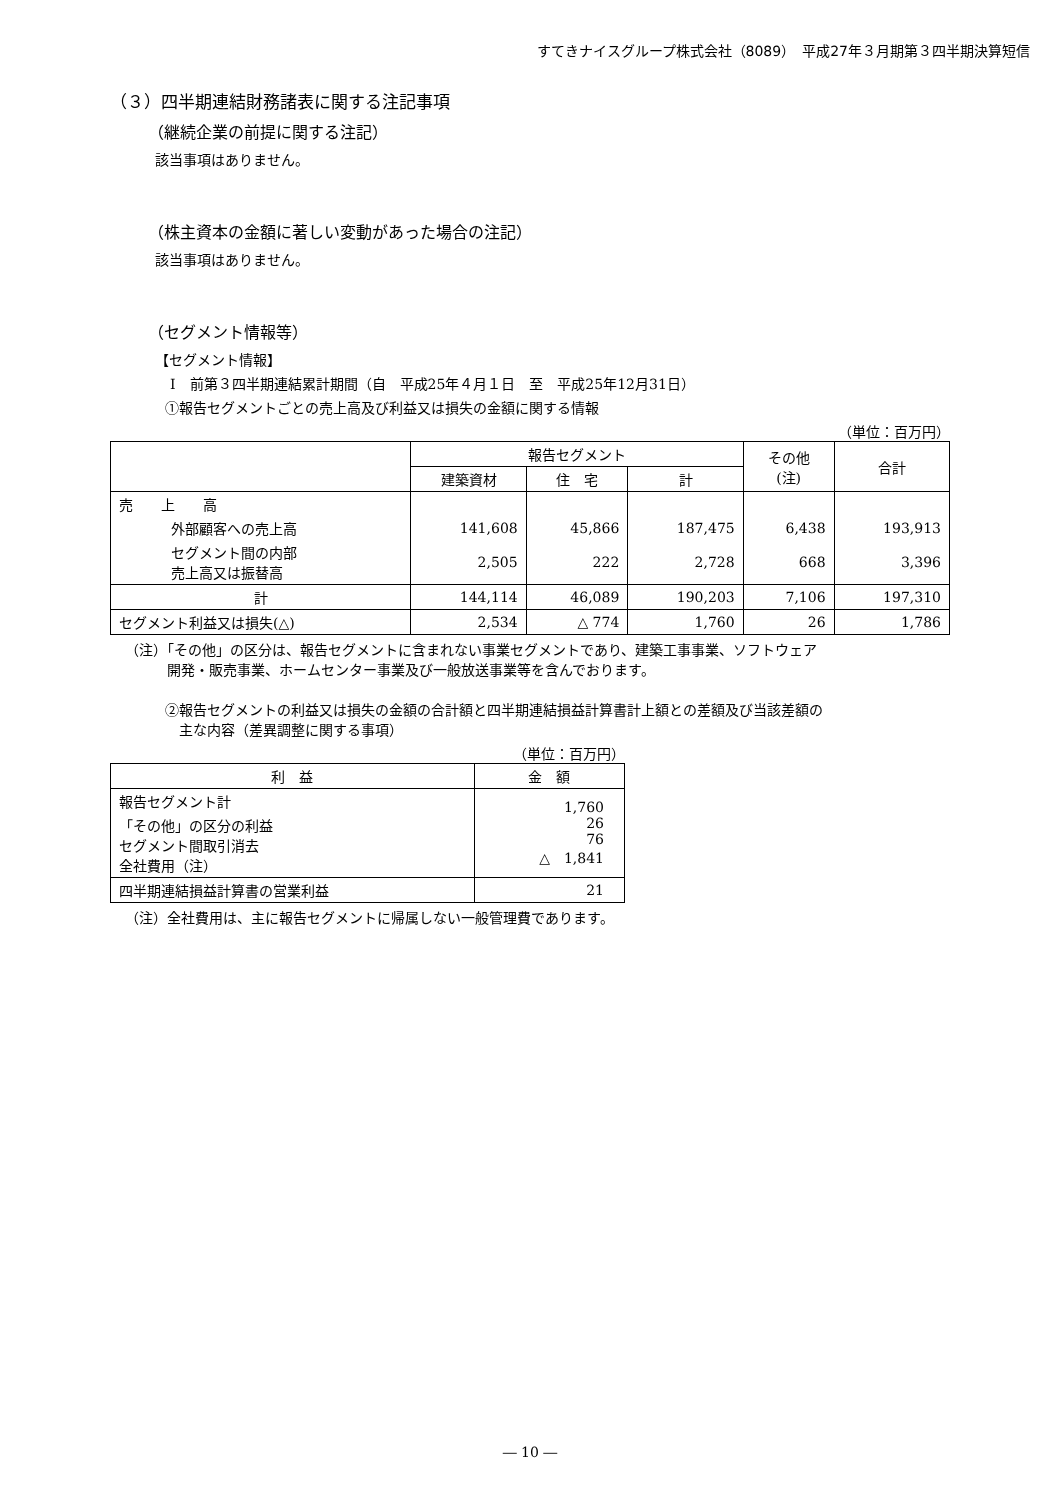すてきナイスグループ株式会社（8089）　平成27年３月期第３四半期決算短信
（３）四半期連結財務諸表に関する注記事項
（継続企業の前提に関する注記）
該当事項はありません。
（株主資本の金額に著しい変動があった場合の注記）
該当事項はありません。
（セグメント情報等）
【セグメント情報】
Ⅰ　前第３四半期連結累計期間（自　平成25年４月１日　至　平成25年12月31日）
①報告セグメントごとの売上高及び利益又は損失の金額に関する情報
（単位：百万円）
| | 報告セグメント | | | その他 (注) | 合計 |
| --- | --- | --- | --- | --- | --- |
| | 建築資材 | 住 宅 | 計 | | |
| 売 上 高 | | | | | |
| 外部顧客への売上高 | 141,608 | 45,866 | 187,475 | 6,438 | 193,913 |
| セグメント間の内部 売上高又は振替高 | 2,505 | 222 | 2,728 | 668 | 3,396 |
| 計 | 144,114 | 46,089 | 190,203 | 7,106 | 197,310 |
| セグメント利益又は損失(△) | 2,534 | △ 774 | 1,760 | 26 | 1,786 |
（注）「その他」の区分は、報告セグメントに含まれない事業セグメントであり、建築工事事業、ソフトウェア
　　　開発・販売事業、ホームセンター事業及び一般放送事業等を含んでおります。
②報告セグメントの利益又は損失の金額の合計額と四半期連結損益計算書計上額との差額及び当該差額の
　主な内容（差異調整に関する事項）
（単位：百万円）
| 利 益 | 金 額 |
| --- | --- |
| 報告セグメント計 「その他」の区分の利益 セグメント間取引消去 全社費用（注） | 1,760 26 76 △ 1,841 |
| 四半期連結損益計算書の営業利益 | 21 |
（注）全社費用は、主に報告セグメントに帰属しない一般管理費であります。
― 10 ―